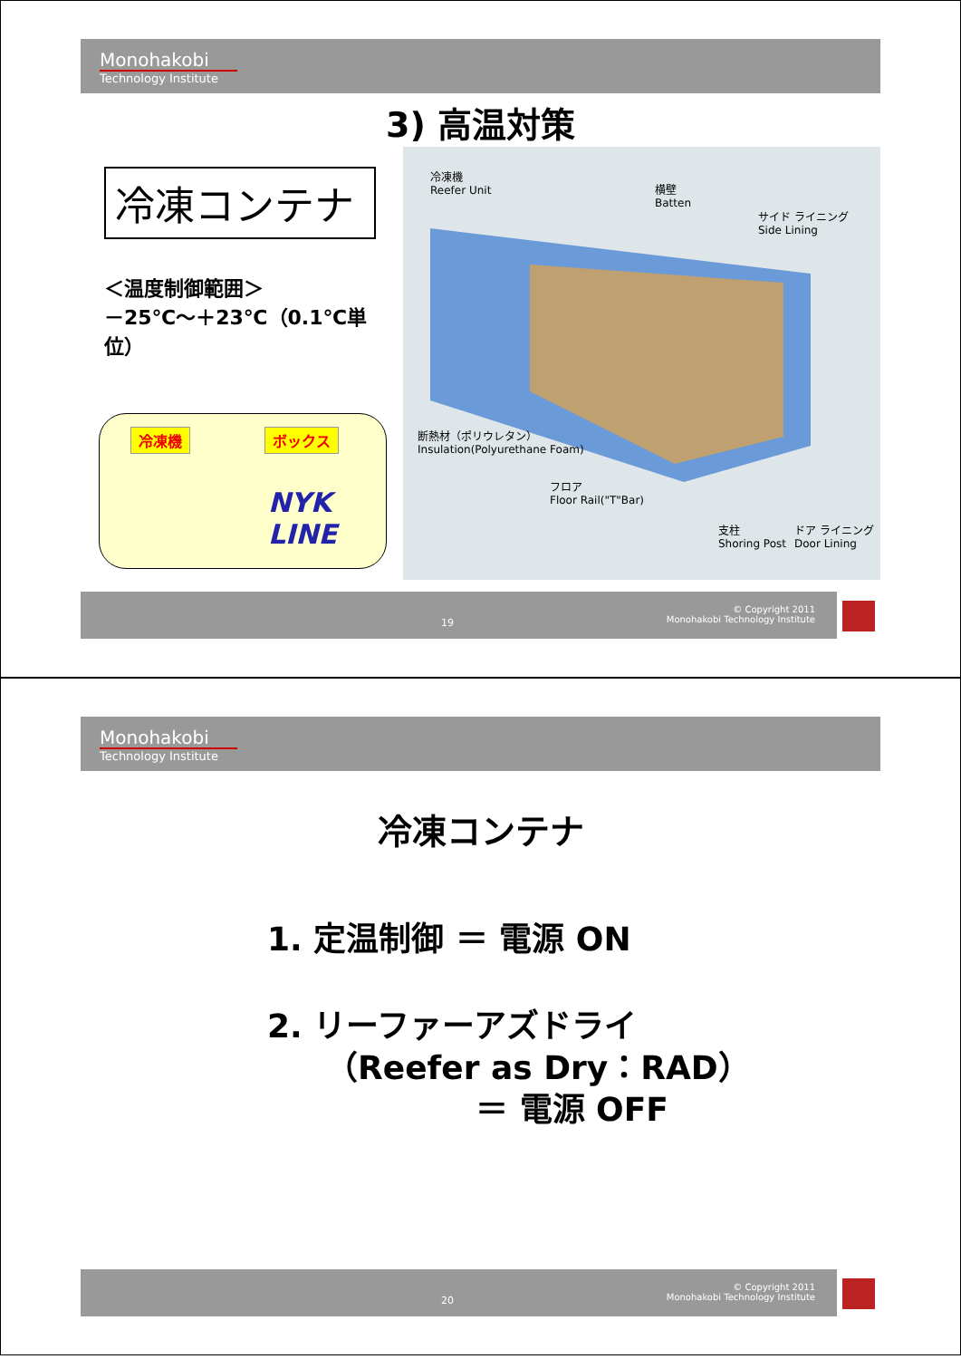Monohakobi
Technology Institute
3) 高温対策
冷凍コンテナ
＜温度制御範囲＞
－25℃～＋23℃（0.1℃単位）
冷凍機 ボックス
NYK LINE
冷凍機
Reefer Unit
横壁
Batten
サイド ライニング
Side Lining
断熱材（ポリウレタン）
Insulation(Polyurethane Foam)
フロア
Floor Rail("T"Bar)
支柱
Shoring Post
ドア ライニング
Door Lining
19
© Copyright 2011
Monohakobi Technology Institute
Monohakobi
Technology Institute
冷凍コンテナ
1. 定温制御 ＝ 電源 ON
2. リーファーアズドライ
（Reefer as Dry：RAD）
＝ 電源 OFF
20
© Copyright 2011
Monohakobi Technology Institute